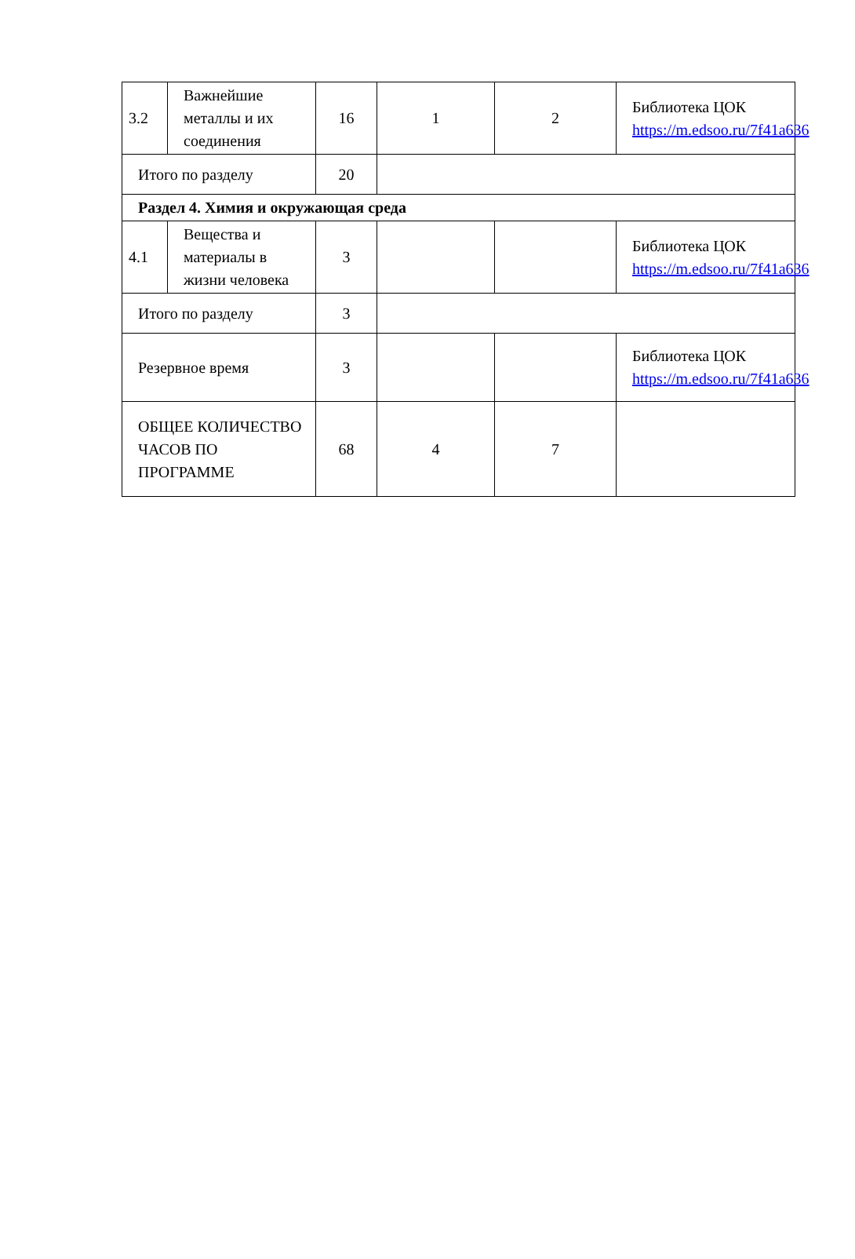| 3.2 | Важнейшие металлы и их соединения | 16 | 1 | 2 | Библиотека ЦОК https://m.edsoo.ru/7f41a636 |
| Итого по разделу | | 20 | | | |
| Раздел 4. Химия и окружающая среда | | | | | |
| 4.1 | Вещества и материалы в жизни человека | 3 | | | Библиотека ЦОК https://m.edsoo.ru/7f41a636 |
| Итого по разделу | | 3 | | | |
| Резервное время | | 3 | | | Библиотека ЦОК https://m.edsoo.ru/7f41a636 |
| ОБЩЕЕ КОЛИЧЕСТВО ЧАСОВ ПО ПРОГРАММЕ | | 68 | 4 | 7 | |